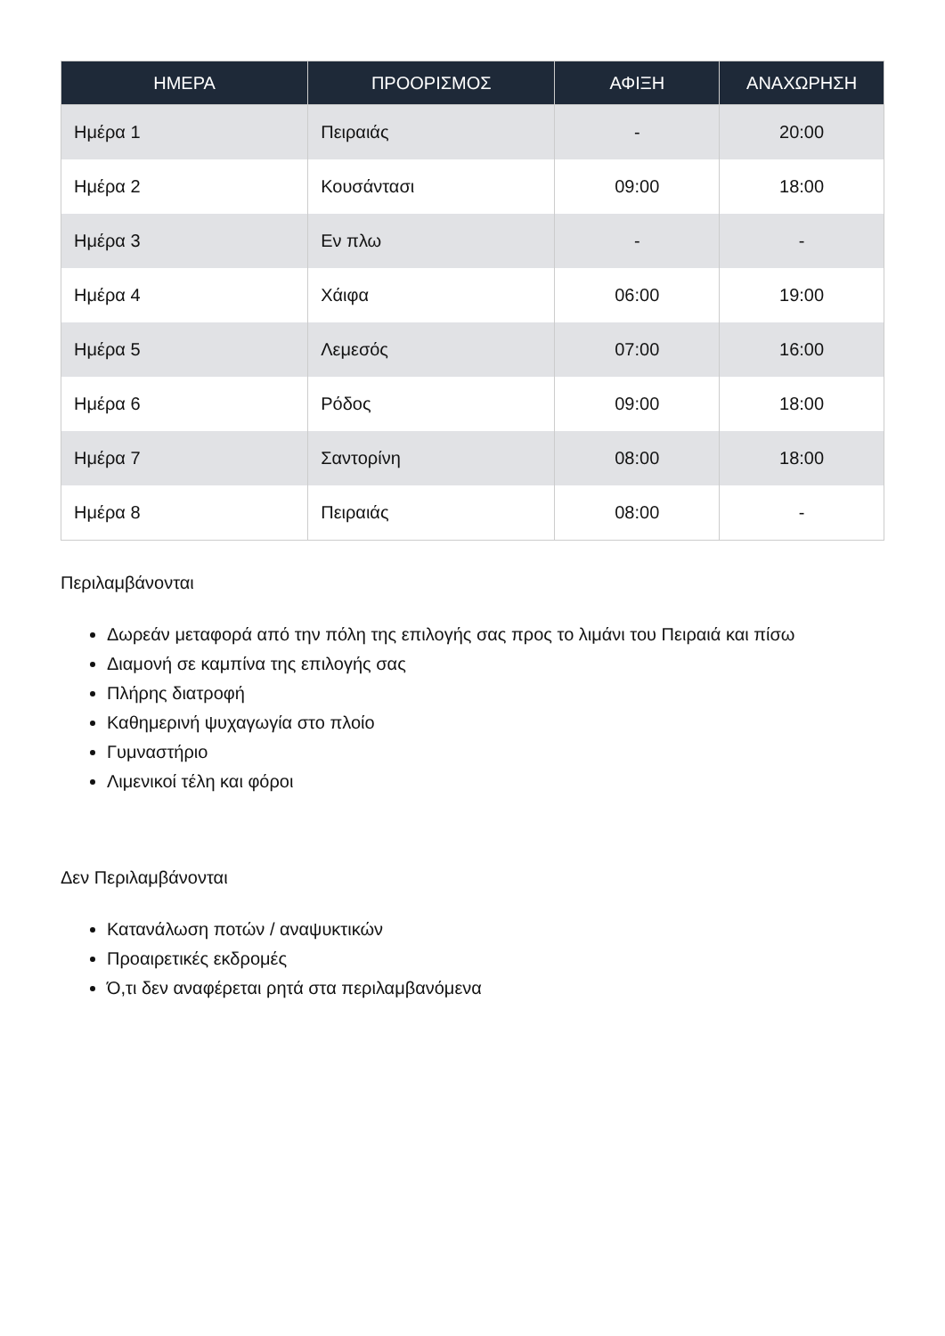| ΗΜΕΡΑ | ΠΡΟΟΡΙΣΜΟΣ | ΑΦΙΞΗ | ΑΝΑΧΩΡΗΣΗ |
| --- | --- | --- | --- |
| Ημέρα 1 | Πειραιάς | - | 20:00 |
| Ημέρα 2 | Κουσάντασι | 09:00 | 18:00 |
| Ημέρα 3 | Εν πλω | - | - |
| Ημέρα 4 | Χάιφα | 06:00 | 19:00 |
| Ημέρα 5 | Λεμεσός | 07:00 | 16:00 |
| Ημέρα 6 | Ρόδος | 09:00 | 18:00 |
| Ημέρα 7 | Σαντορίνη | 08:00 | 18:00 |
| Ημέρα 8 | Πειραιάς | 08:00 | - |
Περιλαμβάνονται
Δωρεάν μεταφορά από την πόλη της επιλογής σας προς το λιμάνι του Πειραιά και πίσω
Διαμονή σε καμπίνα της επιλογής σας
Πλήρης διατροφή
Καθημερινή ψυχαγωγία στο πλοίο
Γυμναστήριο
Λιμενικοί τέλη και φόροι
Δεν Περιλαμβάνονται
Κατανάλωση ποτών / αναψυκτικών
Προαιρετικές εκδρομές
Ό,τι δεν αναφέρεται ρητά στα περιλαμβανόμενα